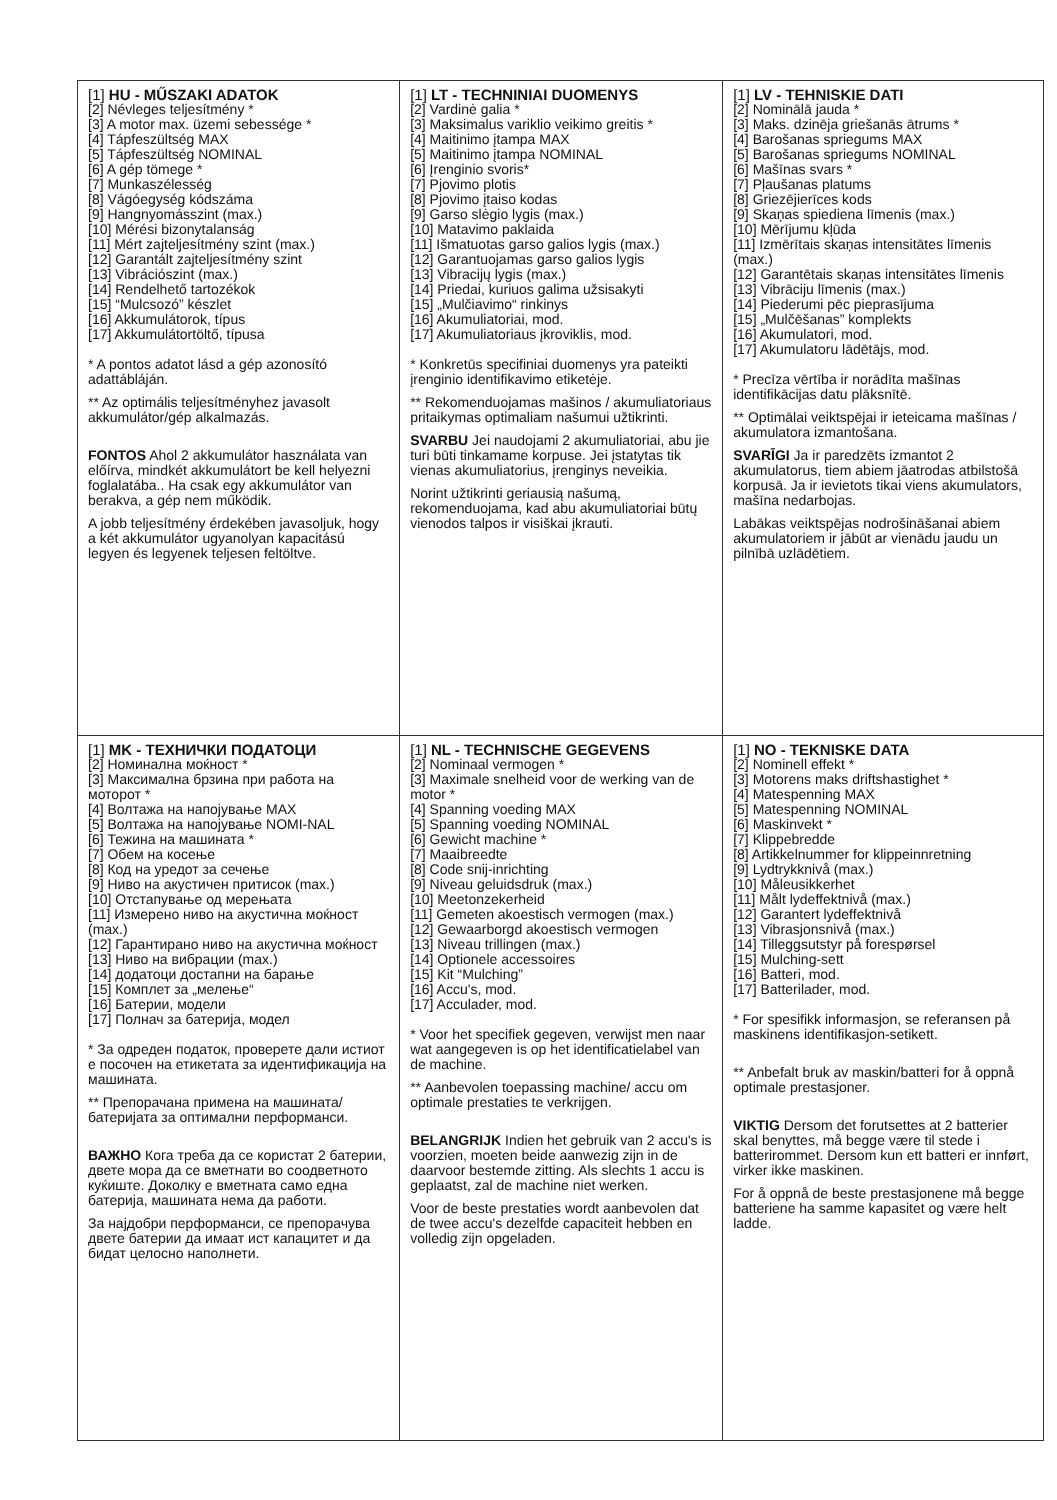| [1] HU - MŰSZAKI ADATOK [2] Névleges teljesítmény * [3] A motor max. üzemi sebessége * [4] Tápfeszültség MAX [5] Tápfeszültség NOMINAL [6] A gép tömege * [7] Munkaszélesség [8] Vágóegység kódszáma [9] Hangnyomásszint (max.) [10] Mérési bizonytalanság [11] Mért zajteljesítmény szint (max.) [12] Garantált zajteljesítmény szint [13] Vibrációszint (max.) [14] Rendelhető tartozékok [15] “Mulcsozó” készlet [16] Akkumulátorok, típus [17] Akkumulátortöltő, típusa * A pontos adatot lásd a gép azonosító adattábláján. ** Az optimális teljesítményhez javasolt akkumulátor/gép alkalmazás. FONTOS Ahol 2 akkumulátor használata van előírva, mindkét akkumulátort be kell helyezni foglalatába.. Ha csak egy akkumulátor van berakva, a gép nem működik. A jobb teljesítmény érdekében javasoljuk, hogy a két akkumulátor ugyanolyan kapacitású legyen és legyenek teljesen feltöltve. | [1] LT - TECHNINIAI DUOMENYS [2] Vardinė galia * [3] Maksimalus variklio veikimo greitis * [4] Maitinimo įtampa MAX [5] Maitinimo įtampa NOMINAL [6] Įrenginio svoris* [7] Pjovimo plotis [8] Pjovimo įtaiso kodas [9] Garso slėgio lygis (max.) [10] Matavimo paklaida [11] Išmatuotas garso galios lygis (max.) [12] Garantuojamas garso galios lygis [13] Vibracijų lygis (max.) [14] Priedai, kuriuos galima užsisakyti [15] „Mulčiavimo“ rinkinys [16] Akumuliatoriai, mod. [17] Akumuliatoriaus įkroviklis, mod. * Konkretūs specifiniai duomenys yra pateikti įrenginio identifikavimo etiketėje. ** Rekomenduojamas mašinos / akumuliatoriaus pritaikymas optimaliam našumui užtikrinti. SVARBU Jei naudojami 2 akumuliatoriai, abu jie turi būti tinkamame korpuse. Jei įstatytas tik vienas akumuliatorius, įrenginys neveikia. Norint užtikrinti geriausią našumą, rekomenduojama, kad abu akumuliatoriai būtų vienodos talpos ir visiškai įkrauti. | [1] LV - TEHNISKIE DATI [2] Nominālā jauda * [3] Maks. dzinēja griešanās ātrums * [4] Barošanas spriegums MAX [5] Barošanas spriegums NOMINAL [6] Mašīnas svars * [7] Pļaušanas platums [8] Griezējierīces kods [9] Skaņas spiediena līmenis (max.) [10] Mērījumu kļūda [11] Izmērītais skaņas intensitātes līmenis (max.) [12] Garantētais skaņas intensitātes līmenis [13] Vibrāciju līmenis (max.) [14] Piederumi pēc pieprasījuma [15] „Mulčēšanas” komplekts [16] Akumulatori, mod. [17] Akumulatoru lādētājs, mod. * Precīza vērtība ir norādīta mašīnas identifikācijas datu plāksnītē. ** Optimālai veiktspējai ir ieteicama mašīnas / akumulatora izmantošana. SVARĪGI Ja ir paredzēts izmantot 2 akumulatorus, tiem abiem jāatrodas atbilstošā korpusā. Ja ir ievietots tikai viens akumulators, mašīna nedarbojas. Labākas veiktspējas nodrošināšanai abiem akumulatoriem ir jābūt ar vienādu jaudu un pilnībā uzlādētiem. |
| [1] MK - ТЕХНИЧКИ ПОДАТОЦИ [2] Номинална моќност * [3] Максимална брзина при работа на моторот * [4] Волтажа на напојување MAX [5] Волтажа на напојување NOMI-NAL [6] Тежина на машината * [7] Обем на косење [8] Код на уредот за сечење [9] Ниво на акустичен притисок (max.) [10] Отстапување од мерењата [11] Измерено ниво на акустична моќност (max.) [12] Гарантирано ниво на акустична моќност [13] Ниво на вибрации (max.) [14] додатоци достапни на барање [15] Комплет за „мелење“ [16] Батерии, модели [17] Полнач за батерија, модел * За одреден податок, проверете дали истиот е посочен на етикетата за идентификација на машината. ** Препорачана примена на машината/батеријата за оптимални перформанси. ВАЖНО Кога треба да се користат 2 батерии, двете мора да се вметнати во соодветното куќиште. Доколку е вметната само една батерија, машината нема да работи. За најдобри перформанси, се препорачува двете батерии да имаат ист капацитет и да бидат целосно наполнети. | [1] NL - TECHNISCHE GEGEVENS [2] Nominaal vermogen * [3] Maximale snelheid voor de werking van de motor * [4] Spanning voeding MAX [5] Spanning voeding NOMINAL [6] Gewicht machine * [7] Maaibreedte [8] Code snij-inrichting [9] Niveau geluidsdruk (max.) [10] Meetonzekerheid [11] Gemeten akoestisch vermogen (max.) [12] Gewaarborgd akoestisch vermogen [13] Niveau trillingen (max.) [14] Optionele accessoires [15] Kit “Mulching” [16] Accu's, mod. [17] Acculader, mod. * Voor het specifiek gegeven, verwijst men naar wat aangegeven is op het identificatielabel van de machine. ** Aanbevolen toepassing machine/ accu om optimale prestaties te verkrijgen. BELANGRIJK Indien het gebruik van 2 accu's is voorzien, moeten beide aanwezig zijn in de daarvoor bestemde zitting. Als slechts 1 accu is geplaatst, zal de machine niet werken. Voor de beste prestaties wordt aanbevolen dat de twee accu's dezelfde capaciteit hebben en volledig zijn opgeladen. | [1] NO - TEKNISKE DATA [2] Nominell effekt * [3] Motorens maks driftshastighet * [4] Matespenning MAX [5] Matespenning NOMINAL [6] Maskinvekt * [7] Klippebredde [8] Artikkelnummer for klippeinnretning [9] Lydtrykknivå (max.) [10] Måleusikkerhet [11] Målt lydeffektnivå (max.) [12] Garantert lydeffektnivå [13] Vibrasjonsnivå (max.) [14] Tilleggsutstyr på forespørsel [15] Mulching-sett [16] Batteri, mod. [17] Batterilader, mod. * For spesifikk informasjon, se referansen på maskinens identifikasjon-setikett. ** Anbefalt bruk av maskin/batteri for å oppnå optimale prestasjoner. VIKTIG Dersom det forutsettes at 2 batterier skal benyttes, må begge være til stede i batterirommet. Dersom kun ett batteri er innført, virker ikke maskinen. For å oppnå de beste prestasjonene må begge batteriene ha samme kapasitet og være helt ladde. |